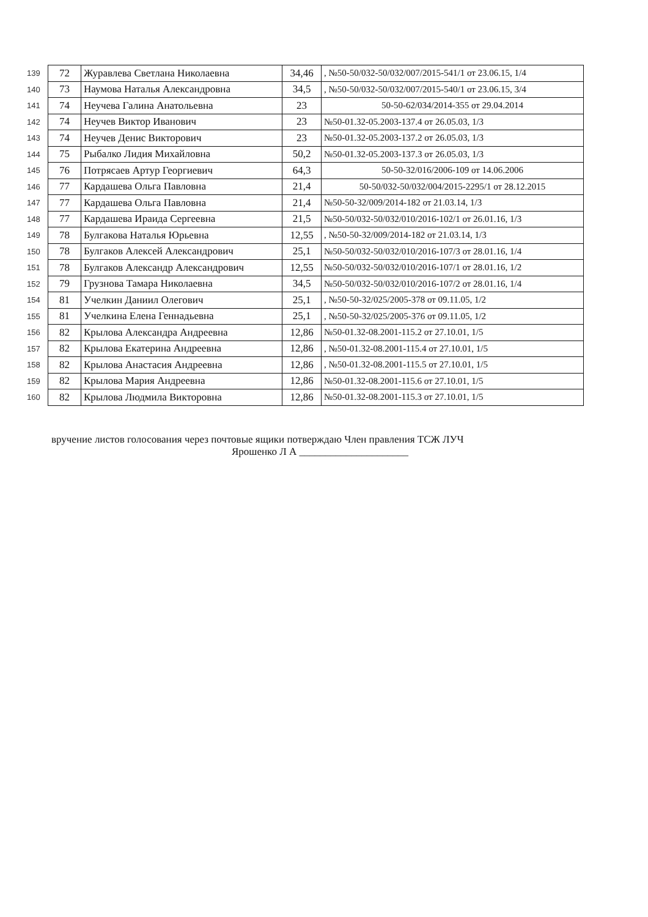| 139 | 72 | Журавлева Светлана Николаевна | 34,46 | , №50-50/032-50/032/007/2015-541/1 от 23.06.15, 1/4 |
| 140 | 73 | Наумова Наталья Александровна | 34,5 | , №50-50/032-50/032/007/2015-540/1 от 23.06.15, 3/4 |
| 141 | 74 | Неучева Галина Анатольевна | 23 | 50-50-62/034/2014-355 от 29.04.2014 |
| 142 | 74 | Неучев Виктор Иванович | 23 | №50-01.32-05.2003-137.4 от 26.05.03, 1/3 |
| 143 | 74 | Неучев Денис Викторович | 23 | №50-01.32-05.2003-137.2 от 26.05.03, 1/3 |
| 144 | 75 | Рыбалко Лидия Михайловна | 50,2 | №50-01.32-05.2003-137.3 от 26.05.03, 1/3 |
| 145 | 76 | Потрясаев Артур Георгиевич | 64,3 | 50-50-32/016/2006-109 от 14.06.2006 |
| 146 | 77 | Кардашева Ольга Павловна | 21,4 | 50-50/032-50/032/004/2015-2295/1 от 28.12.2015 |
| 147 | 77 | Кардашева Ольга Павловна | 21,4 | №50-50-32/009/2014-182 от 21.03.14, 1/3 |
| 148 | 77 | Кардашева Ираида Сергеевна | 21,5 | №50-50/032-50/032/010/2016-102/1 от 26.01.16, 1/3 |
| 149 | 78 | Булгакова Наталья Юрьевна | 12,55 | , №50-50-32/009/2014-182 от 21.03.14, 1/3 |
| 150 | 78 | Булгаков Алексей Александрович | 25,1 | №50-50/032-50/032/010/2016-107/3 от 28.01.16, 1/4 |
| 151 | 78 | Булгаков Александр Александрович | 12,55 | №50-50/032-50/032/010/2016-107/1 от 28.01.16, 1/2 |
| 152 | 79 | Грузнова Тамара Николаевна | 34,5 | №50-50/032-50/032/010/2016-107/2 от 28.01.16, 1/4 |
| 154 | 81 | Учелкин Даниил Олегович | 25,1 | , №50-50-32/025/2005-378 от 09.11.05, 1/2 |
| 155 | 81 | Учелкина Елена Геннадьевна | 25,1 | , №50-50-32/025/2005-376 от 09.11.05, 1/2 |
| 156 | 82 | Крылова Александра Андреевна | 12,86 | №50-01.32-08.2001-115.2 от 27.10.01, 1/5 |
| 157 | 82 | Крылова Екатерина Андреевна | 12,86 | , №50-01.32-08.2001-115.4 от 27.10.01, 1/5 |
| 158 | 82 | Крылова Анастасия Андреевна | 12,86 | , №50-01.32-08.2001-115.5 от 27.10.01, 1/5 |
| 159 | 82 | Крылова Мария Андреевна | 12,86 | №50-01.32-08.2001-115.6 от 27.10.01, 1/5 |
| 160 | 82 | Крылова Людмила Викторовна | 12,86 | №50-01.32-08.2001-115.3 от 27.10.01, 1/5 |
вручение листов голосования через почтовые ящики потверждаю Член правления ТСЖ ЛУЧ
Ярошенко Л А _____________________